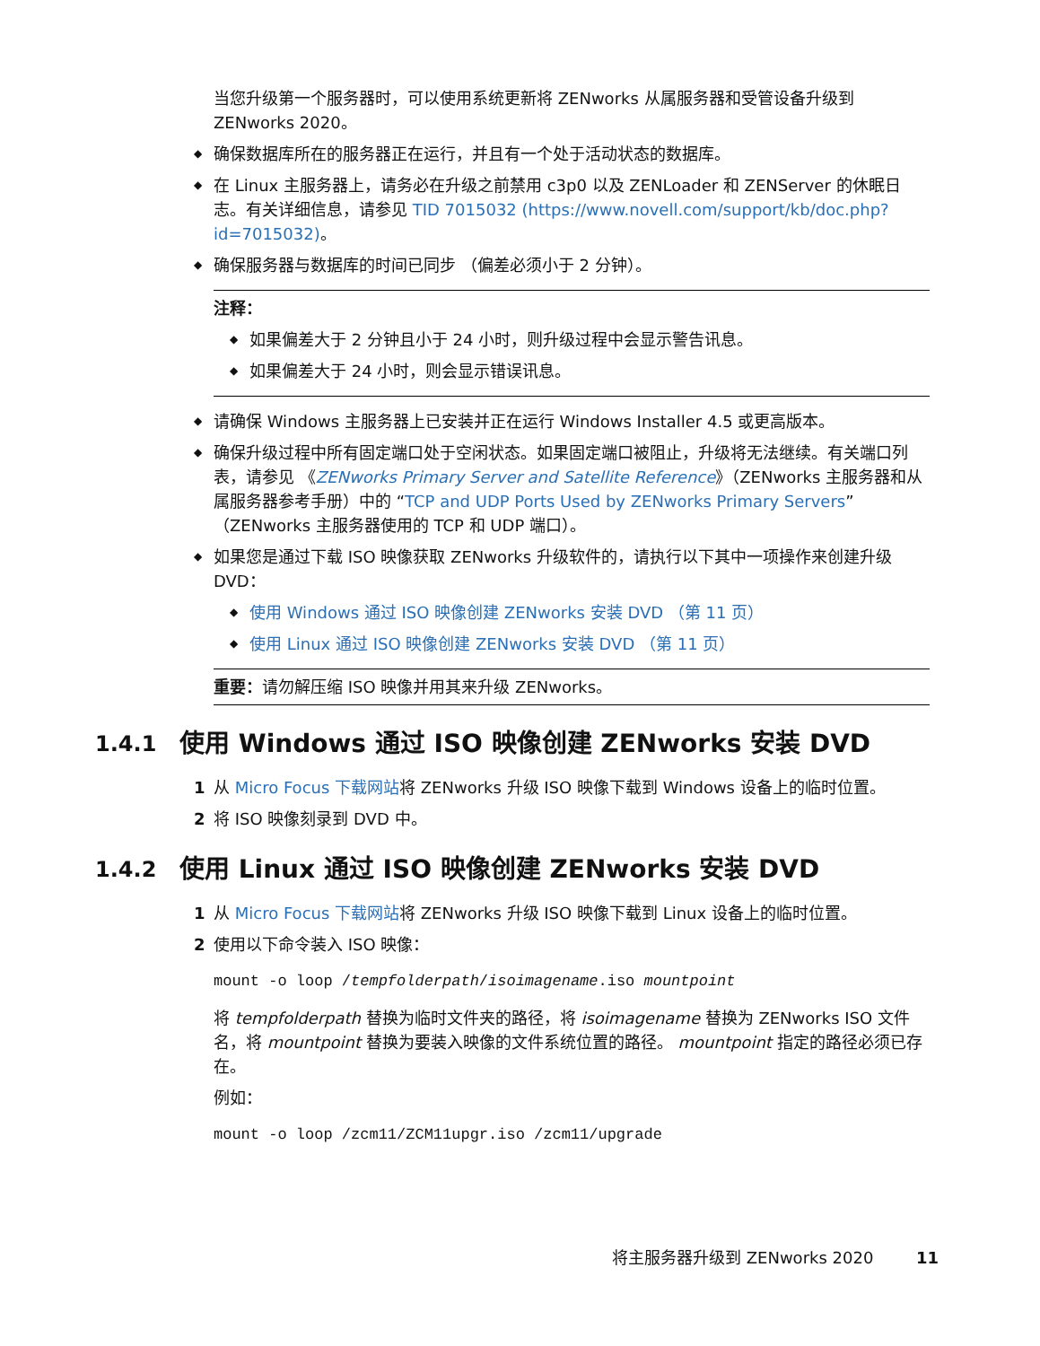当您升级第一个服务器时，可以使用系统更新将 ZENworks 从属服务器和受管设备升级到 ZENworks 2020。
◆ 确保数据库所在的服务器正在运行，并且有一个处于活动状态的数据库。
◆ 在 Linux 主服务器上，请务必在升级之前禁用 c3p0 以及 ZENLoader 和 ZENServer 的休眠日志。有关详细信息，请参见 TID 7015032 (https://www.novell.com/support/kb/doc.php?id=7015032)。
◆ 确保服务器与数据库的时间已同步 （偏差必须小于 2 分钟）。
注释：
◆ 如果偏差大于 2 分钟且小于 24 小时，则升级过程中会显示警告讯息。
◆ 如果偏差大于 24 小时，则会显示错误讯息。
◆ 请确保 Windows 主服务器上已安装并正在运行 Windows Installer 4.5 或更高版本。
◆ 确保升级过程中所有固定端口处于空闲状态。如果固定端口被阻止，升级将无法继续。有关端口列表，请参见 《ZENworks Primary Server and Satellite Reference》（ZENworks 主服务器和从属服务器参考手册）中的 “TCP and UDP Ports Used by ZENworks Primary Servers” （ZENworks 主服务器使用的 TCP 和 UDP 端口）。
◆ 如果您是通过下载 ISO 映像获取 ZENworks 升级软件的，请执行以下其中一项操作来创建升级 DVD：
◆ 使用 Windows 通过 ISO 映像创建 ZENworks 安装 DVD （第 11 页）
◆ 使用 Linux 通过 ISO 映像创建 ZENworks 安装 DVD （第 11 页）
重要：请勿解压缩 ISO 映像并用其来升级 ZENworks。
1.4.1 使用 Windows 通过 ISO 映像创建 ZENworks 安装 DVD
1 从 Micro Focus 下载网站将 ZENworks 升级 ISO 映像下载到 Windows 设备上的临时位置。
2 将 ISO 映像刻录到 DVD 中。
1.4.2 使用 Linux 通过 ISO 映像创建 ZENworks 安装 DVD
1 从 Micro Focus 下载网站将 ZENworks 升级 ISO 映像下载到 Linux 设备上的临时位置。
2 使用以下命令装入 ISO 映像：
mount -o loop /tempfolderpath/isoimagename.iso mountpoint
将 tempfolderpath 替换为临时文件夹的路径，将 isoimagename 替换为 ZENworks ISO 文件名，将 mountpoint 替换为要装入映像的文件系统位置的路径。 mountpoint 指定的路径必须已存在。
例如：
mount -o loop /zcm11/ZCM11upgr.iso /zcm11/upgrade
将主服务器升级到 ZENworks 2020 11